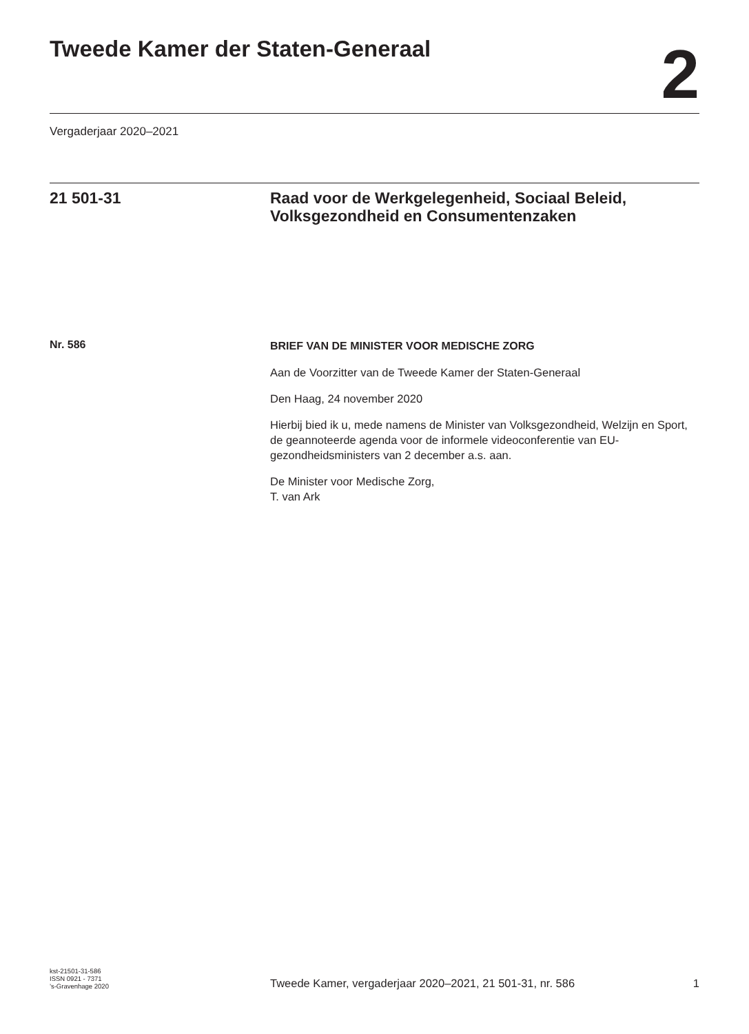Tweede Kamer der Staten-Generaal
2
Vergaderjaar 2020–2021
21 501-31 Raad voor de Werkgelegenheid, Sociaal Beleid, Volksgezondheid en Consumentenzaken
Nr. 586
BRIEF VAN DE MINISTER VOOR MEDISCHE ZORG
Aan de Voorzitter van de Tweede Kamer der Staten-Generaal
Den Haag, 24 november 2020
Hierbij bied ik u, mede namens de Minister van Volksgezondheid, Welzijn en Sport, de geannoteerde agenda voor de informele videoconferentie van EU-gezondheidsministers van 2 december a.s. aan.
De Minister voor Medische Zorg,
T. van Ark
kst-21501-31-586
ISSN 0921 - 7371
’s-Gravenhage 2020
Tweede Kamer, vergaderjaar 2020–2021, 21 501-31, nr. 586 1